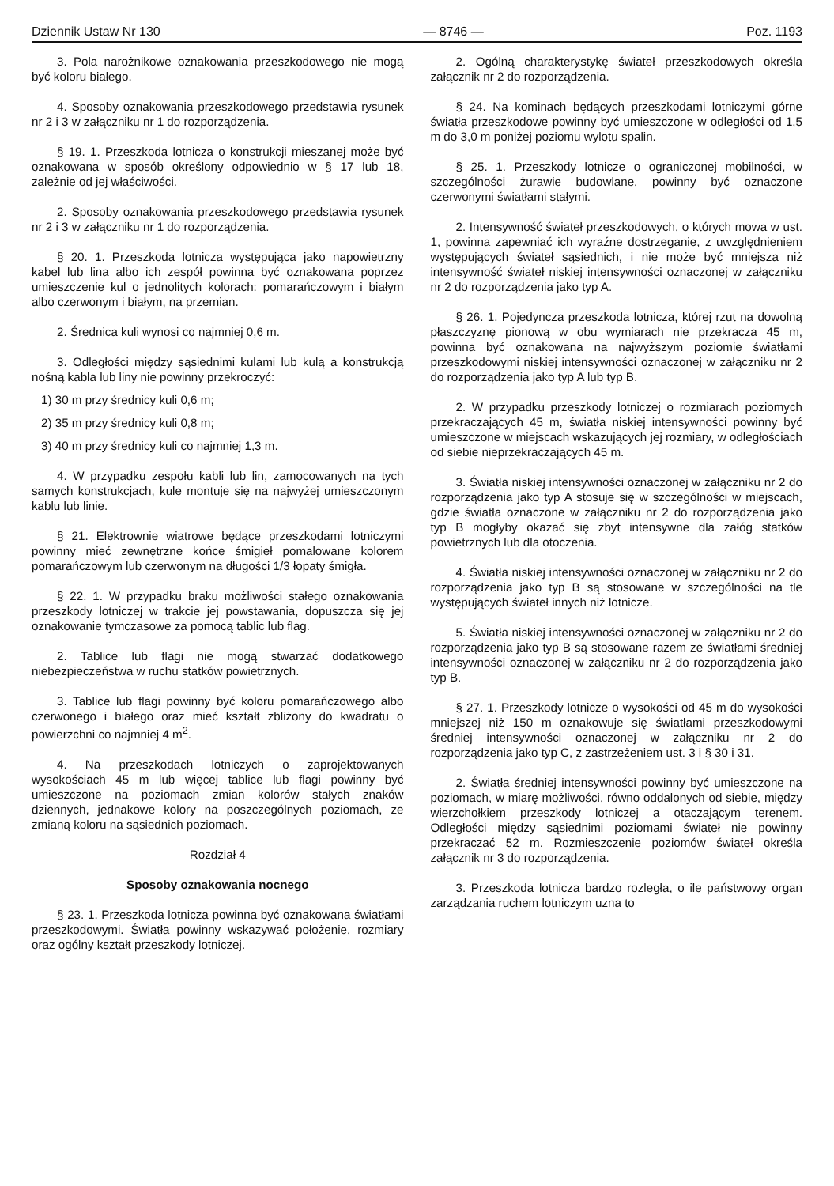Dziennik Ustaw Nr 130 — 8746 — Poz. 1193
3. Pola narożnikowe oznakowania przeszkodowego nie mogą być koloru białego.
4. Sposoby oznakowania przeszkodowego przedstawia rysunek nr 2 i 3 w załączniku nr 1 do rozporządzenia.
§ 19. 1. Przeszkoda lotnicza o konstrukcji mieszanej może być oznakowana w sposób określony odpowiednio w § 17 lub 18, zależnie od jej właściwości.
2. Sposoby oznakowania przeszkodowego przedstawia rysunek nr 2 i 3 w załączniku nr 1 do rozporządzenia.
§ 20. 1. Przeszkoda lotnicza występująca jako napowietrzny kabel lub lina albo ich zespół powinna być oznakowana poprzez umieszczenie kul o jednolitych kolorach: pomarańczowym i białym albo czerwonym i białym, na przemian.
2. Średnica kuli wynosi co najmniej 0,6 m.
3. Odległości między sąsiednimi kulami lub kulą a konstrukcją nośną kabla lub liny nie powinny przekroczyć:
1) 30 m przy średnicy kuli 0,6 m;
2) 35 m przy średnicy kuli 0,8 m;
3) 40 m przy średnicy kuli co najmniej 1,3 m.
4. W przypadku zespołu kabli lub lin, zamocowanych na tych samych konstrukcjach, kule montuje się na najwyżej umieszczonym kablu lub linie.
§ 21. Elektrownie wiatrowe będące przeszkodami lotniczymi powinny mieć zewnętrzne końce śmigieł pomalowane kolorem pomarańczowym lub czerwonym na długości 1/3 łopaty śmigła.
§ 22. 1. W przypadku braku możliwości stałego oznakowania przeszkody lotniczej w trakcie jej powstawania, dopuszcza się jej oznakowanie tymczasowe za pomocą tablic lub flag.
2. Tablice lub flagi nie mogą stwarzać dodatkowego niebezpieczeństwa w ruchu statków powietrznych.
3. Tablice lub flagi powinny być koloru pomarańczowego albo czerwonego i białego oraz mieć kształt zbliżony do kwadratu o powierzchni co najmniej 4 m<sup>2</sup>.
4. Na przeszkodach lotniczych o zaprojektowanych wysokościach 45 m lub więcej tablice lub flagi powinny być umieszczone na poziomach zmian kolorów stałych znaków dziennych, jednakowe kolory na poszczególnych poziomach, ze zmianą koloru na sąsiednich poziomach.
Rozdział 4
Sposoby oznakowania nocnego
§ 23. 1. Przeszkoda lotnicza powinna być oznakowana światłami przeszkodowymi. Światła powinny wskazywać położenie, rozmiary oraz ogólny kształt przeszkody lotniczej.
2. Ogólną charakterystykę świateł przeszkodowych określa załącznik nr 2 do rozporządzenia.
§ 24. Na kominach będących przeszkodami lotniczymi górne światła przeszkodowe powinny być umieszczone w odległości od 1,5 m do 3,0 m poniżej poziomu wylotu spalin.
§ 25. 1. Przeszkody lotnicze o ograniczonej mobilności, w szczególności żurawie budowlane, powinny być oznaczone czerwonymi światłami stałymi.
2. Intensywność świateł przeszkodowych, o których mowa w ust. 1, powinna zapewniać ich wyraźne dostrzeganie, z uwzględnieniem występujących świateł sąsiednich, i nie może być mniejsza niż intensywność świateł niskiej intensywności oznaczonej w załączniku nr 2 do rozporządzenia jako typ A.
§ 26. 1. Pojedyncza przeszkoda lotnicza, której rzut na dowolną płaszczyznę pionową w obu wymiarach nie przekracza 45 m, powinna być oznakowana na najwyższym poziomie światłami przeszkodowymi niskiej intensywności oznaczonej w załączniku nr 2 do rozporządzenia jako typ A lub typ B.
2. W przypadku przeszkody lotniczej o rozmiarach poziomych przekraczających 45 m, światła niskiej intensywności powinny być umieszczone w miejscach wskazujących jej rozmiary, w odległościach od siebie nieprzekraczających 45 m.
3. Światła niskiej intensywności oznaczonej w załączniku nr 2 do rozporządzenia jako typ A stosuje się w szczególności w miejscach, gdzie światła oznaczone w załączniku nr 2 do rozporządzenia jako typ B mogłyby okazać się zbyt intensywne dla załóg statków powietrznych lub dla otoczenia.
4. Światła niskiej intensywności oznaczonej w załączniku nr 2 do rozporządzenia jako typ B są stosowane w szczególności na tle występujących świateł innych niż lotnicze.
5. Światła niskiej intensywności oznaczonej w załączniku nr 2 do rozporządzenia jako typ B są stosowane razem ze światłami średniej intensywności oznaczonej w załączniku nr 2 do rozporządzenia jako typ B.
§ 27. 1. Przeszkody lotnicze o wysokości od 45 m do wysokości mniejszej niż 150 m oznakowuje się światłami przeszkodowymi średniej intensywności oznaczonej w załączniku nr 2 do rozporządzenia jako typ C, z zastrzeżeniem ust. 3 i § 30 i 31.
2. Światła średniej intensywności powinny być umieszczone na poziomach, w miarę możliwości, równo oddalonych od siebie, między wierzchołkiem przeszkody lotniczej a otaczającym terenem. Odległości między sąsiednimi poziomami świateł nie powinny przekraczać 52 m. Rozmieszczenie poziomów świateł określa załącznik nr 3 do rozporządzenia.
3. Przeszkoda lotnicza bardzo rozległa, o ile państwowy organ zarządzania ruchem lotniczym uzna to